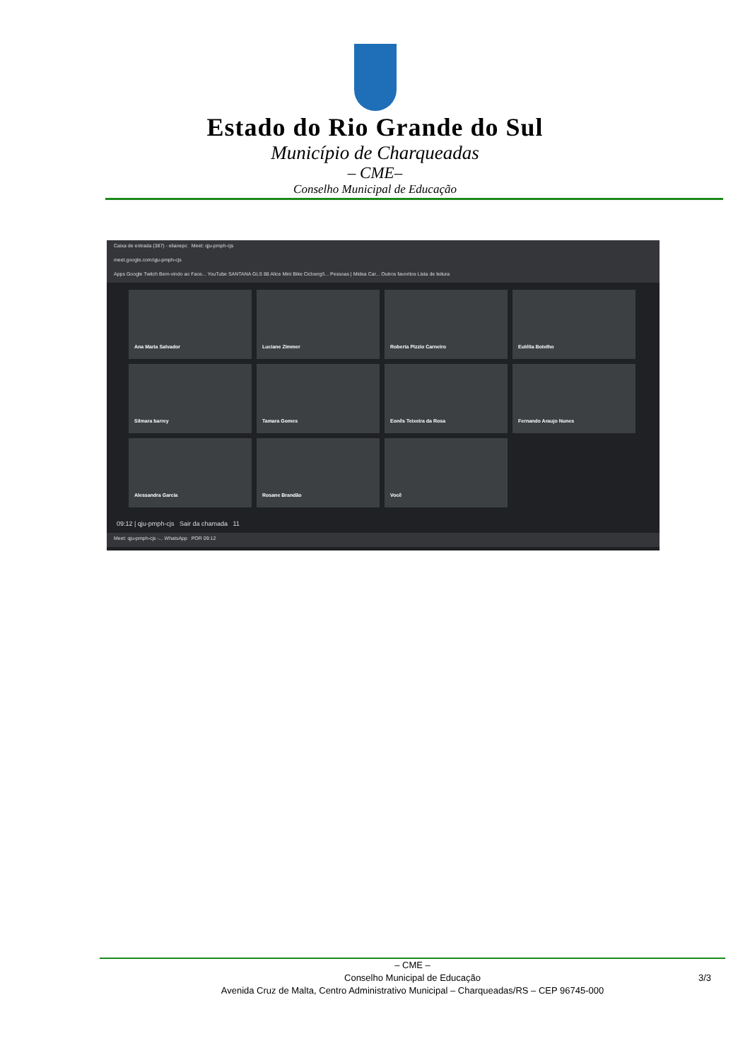Estado do Rio Grande do Sul
Município de Charqueadas
– CME–
Conselho Municipal de Educação
Caixa de entrada (387) - elianepc Meet: qju-pmph-cjs
meet.google.com/qju-pmph-cjs
Apps Google Twitch Bem-vindo ao Face... YouTube SANTANA GLS 88 Alice Mini Bike Cicloergô... Pessoas | Midea Car... Outros favoritos Lista de leitura
Ana Maria Salvador
Luciane Zimmer
Roberta Pizzio Carneiro
Eulélia Botelho
Silmara barrey
Tamara Gomes
Eonês Teixeira da Rosa
Fernando Araujo Nunes
Alessandra Garcia
Rosane Brandão
Você
09:12 | qju-pmph-cjs Sair da chamada 11
Meet: qju-pmph-cjs -... WhatsApp POR 09:12
– CME –
Conselho Municipal de Educação
Avenida Cruz de Malta, Centro Administrativo Municipal – Charqueadas/RS – CEP 96745-000
3/3